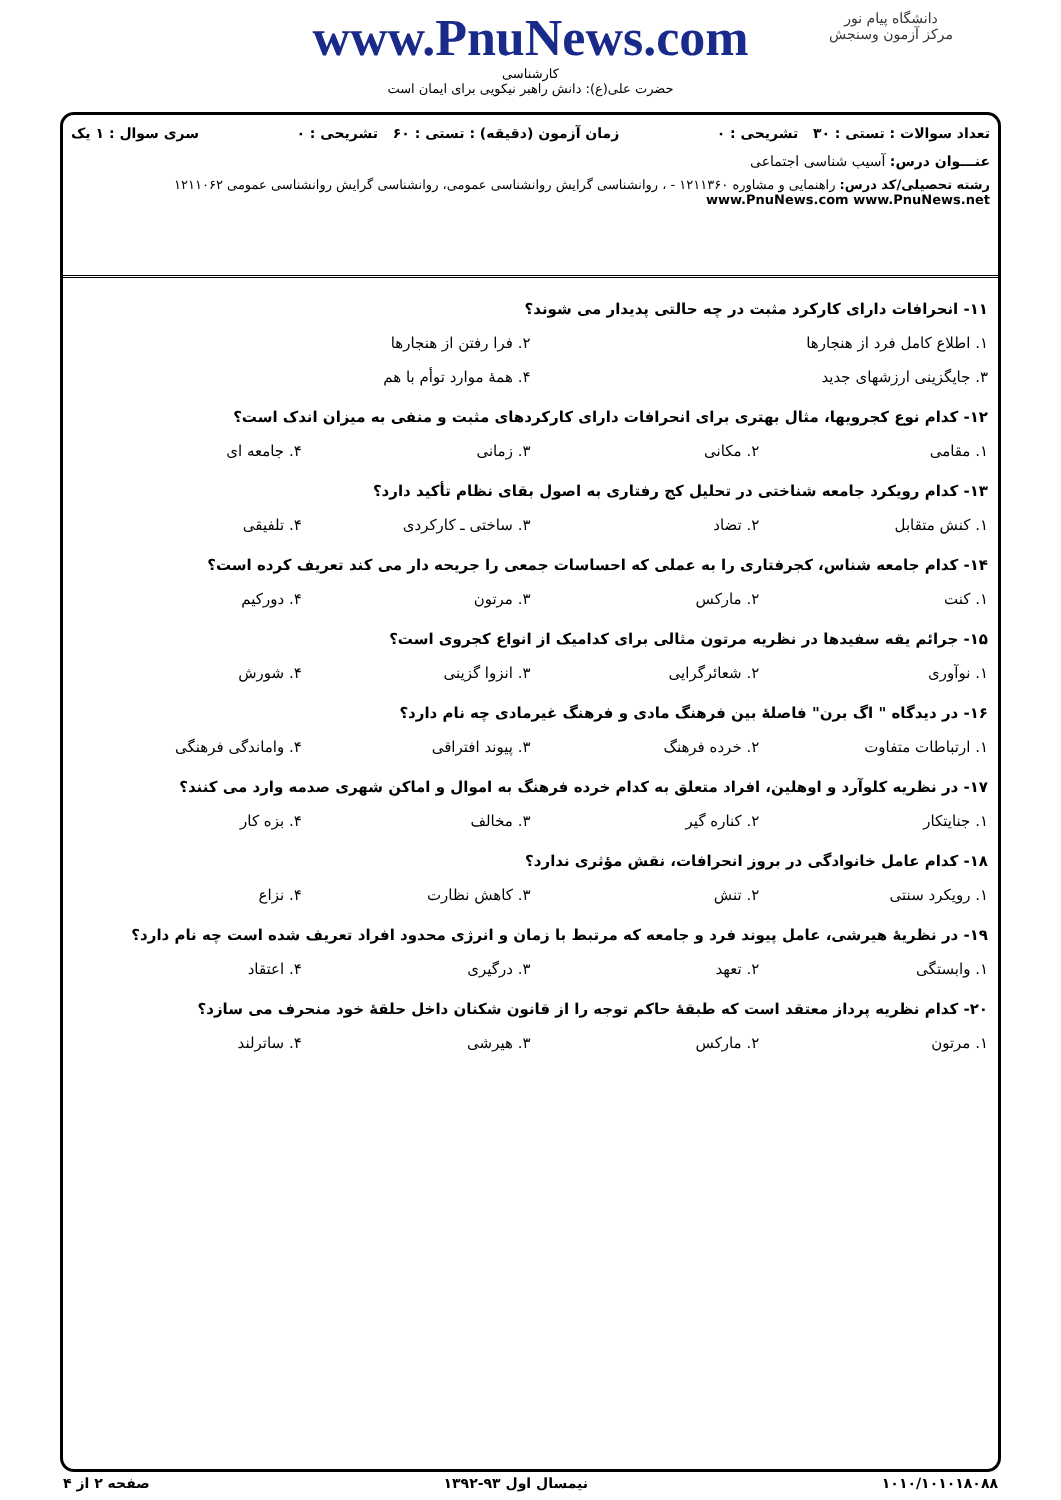دانشگاه پیام نور
مرکز آزمون وسنجش
www.PnuNews.com
کارشناسی
حضرت علی(ع): دانش راهبر نیکویی برای ایمان است
تعداد سوالات : تستی : ۳۰ تشریحی : ۰ زمان آزمون (دقیقه) : تستی : ۶۰ تشریحی : ۰ سری سوال : ۱ یک
عنـــوان درس: آسیب شناسی اجتماعی
رشته تحصیلی/کد درس: راهنمایی و مشاوره ۱۲۱۱۳۶۰ - ، روانشناسی گرایش روانشناسی عمومی، روانشناسی گرایش روانشناسی عمومی ۱۲۱۱۰۶۲ www.PnuNews.com www.PnuNews.net
۱۱- انحرافات دارای کارکرد مثبت در چه حالتی پدیدار می شوند؟
۱. اطلاع کامل فرد از هنجارها ۲. فرا رفتن از هنجارها ۳. جایگزینی ارزشهای جدید ۴. همهٔ موارد توأم با هم
۱۲- کدام نوع کجرویها، مثال بهتری برای انحرافات دارای کارکردهای مثبت و منفی به میزان اندک است؟
۱. مقامی ۲. مکانی ۳. زمانی ۴. جامعه ای
۱۳- کدام رویکرد جامعه شناختی در تحلیل کج رفتاری به اصول بقای نظام تأکید دارد؟
۱. کنش متقابل ۲. تضاد ۳. ساختی ـ کارکردی ۴. تلفیقی
۱۴- کدام جامعه شناس، کجرفتاری را به عملی که احساسات جمعی را جریحه دار می کند تعریف کرده است؟
۱. کنت ۲. مارکس ۳. مرتون ۴. دورکیم
۱۵- جرائم یقه سفیدها در نظریه مرتون مثالی برای کدامیک از انواع کجروی است؟
۱. نوآوری ۲. شعائرگرایی ۳. انزوا گزینی ۴. شورش
۱۶- در دیدگاه " اگ برن" فاصلهٔ بین فرهنگ مادی و فرهنگ غیرمادی چه نام دارد؟
۱. ارتباطات متفاوت ۲. خرده فرهنگ ۳. پیوند افتراقی ۴. واماندگی فرهنگی
۱۷- در نظریه کلوآرد و اوهلین، افراد متعلق به کدام خرده فرهنگ به اموال و اماکن شهری صدمه وارد می کنند؟
۱. جنایتکار ۲. کناره گیر ۳. مخالف ۴. بزه کار
۱۸- کدام عامل خانوادگی در بروز انحرافات، نقش مؤثری ندارد؟
۱. رویکرد سنتی ۲. تنش ۳. کاهش نظارت ۴. نزاع
۱۹- در نظریهٔ هیرشی، عامل پیوند فرد و جامعه که مرتبط با زمان و انرژی محدود افراد تعریف شده است چه نام دارد؟
۱. وابستگی ۲. تعهد ۳. درگیری ۴. اعتقاد
۲۰- کدام نظریه پرداز معتقد است که طبقهٔ حاکم توجه را از قانون شکنان داخل حلقهٔ خود منحرف می سازد؟
۱. مرتون ۲. مارکس ۳. هیرشی ۴. ساترلند
۱۰۱۰/۱۰۱۰۱۸۰۸۸ نیمسال اول ۹۳-۱۳۹۲ صفحه ۲ از ۴